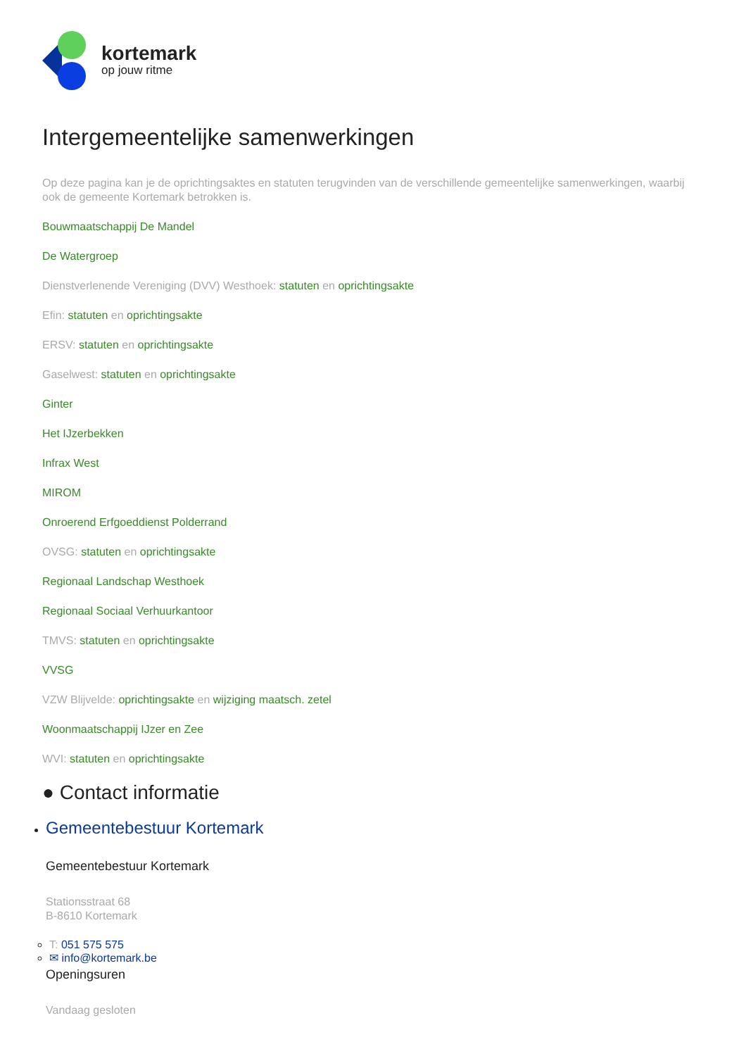kortemark
op jouw ritme
Intergemeentelijke samenwerkingen
Op deze pagina kan je de oprichtingsaktes en statuten terugvinden van de verschillende gemeentelijke samenwerkingen, waarbij ook de gemeente Kortemark betrokken is.
Bouwmaatschappij De Mandel
De Watergroep
Dienstverlenende Vereniging (DVV) Westhoek: statuten en oprichtingsakte
Efin: statuten en oprichtingsakte
ERSV: statuten en oprichtingsakte
Gaselwest: statuten en oprichtingsakte
Ginter
Het IJzerbekken
Infrax West
MIROM
Onroerend Erfgoeddienst Polderrand
OVSG: statuten en oprichtingsakte
Regionaal Landschap Westhoek
Regionaal Sociaal Verhuurkantoor
TMVS: statuten en oprichtingsakte
VVSG
VZW Blijvelde: oprichtingsakte en wijziging maatsch. zetel
Woonmaatschappij IJzer en Zee
WVI: statuten en oprichtingsakte
● Contact informatie
Gemeentebestuur Kortemark
Gemeentebestuur Kortemark
Stationsstraat 68
B-8610 Kortemark
T: 051 575 575
✉ info@kortemark.be
Openingsuren
Vandaag gesloten